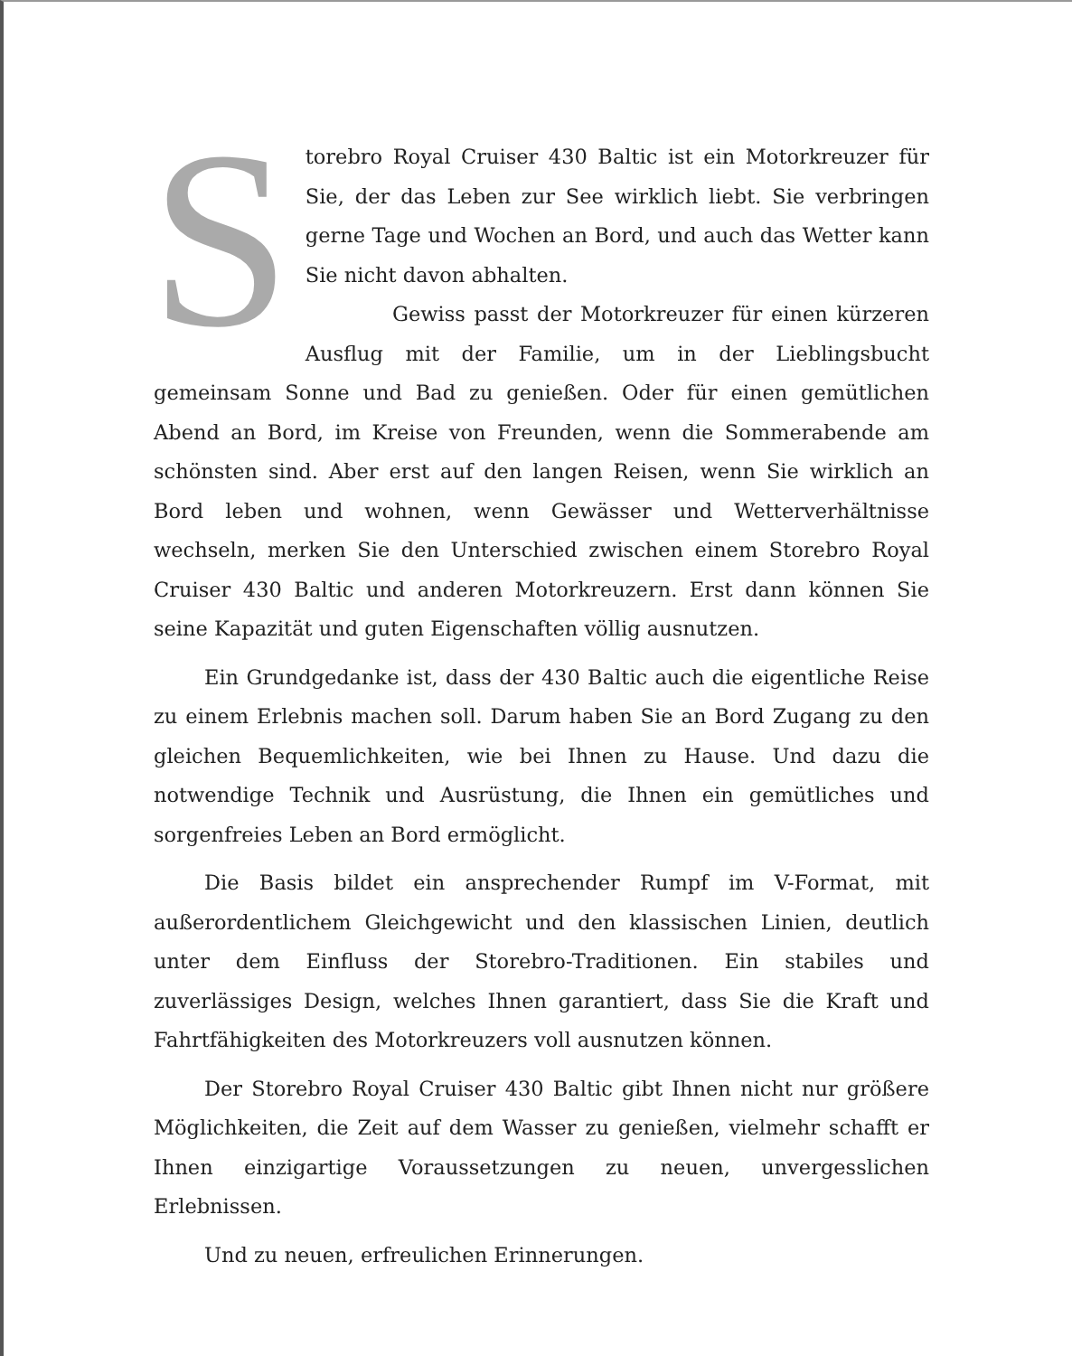Storebro Royal Cruiser 430 Baltic ist ein Motorkreuzer für Sie, der das Leben zur See wirklich liebt. Sie verbringen gerne Tage und Wochen an Bord, und auch das Wetter kann Sie nicht davon abhalten.
Gewiss passt der Motorkreuzer für einen kürzeren Ausflug mit der Familie, um in der Lieblingsbucht gemeinsam Sonne und Bad zu genießen. Oder für einen gemütlichen Abend an Bord, im Kreise von Freunden, wenn die Sommerabende am schönsten sind. Aber erst auf den langen Reisen, wenn Sie wirklich an Bord leben und wohnen, wenn Gewässer und Wetterverhältnisse wechseln, merken Sie den Unterschied zwischen einem Storebro Royal Cruiser 430 Baltic und anderen Motorkreuzern. Erst dann können Sie seine Kapazität und guten Eigenschaften völlig ausnutzen.
Ein Grundgedanke ist, dass der 430 Baltic auch die eigentliche Reise zu einem Erlebnis machen soll. Darum haben Sie an Bord Zugang zu den gleichen Bequemlichkeiten, wie bei Ihnen zu Hause. Und dazu die notwendige Technik und Ausrüstung, die Ihnen ein gemütliches und sorgenfreies Leben an Bord ermöglicht.
Die Basis bildet ein ansprechender Rumpf im V-Format, mit außerordentlichem Gleichgewicht und den klassischen Linien, deutlich unter dem Einfluss der Storebro-Traditionen. Ein stabiles und zuverlässiges Design, welches Ihnen garantiert, dass Sie die Kraft und Fahrtfähigkeiten des Motorkreuzers voll ausnutzen können.
Der Storebro Royal Cruiser 430 Baltic gibt Ihnen nicht nur größere Möglichkeiten, die Zeit auf dem Wasser zu genießen, vielmehr schafft er Ihnen einzigartige Voraussetzungen zu neuen, unvergesslichen Erlebnissen.
Und zu neuen, erfreulichen Erinnerungen.